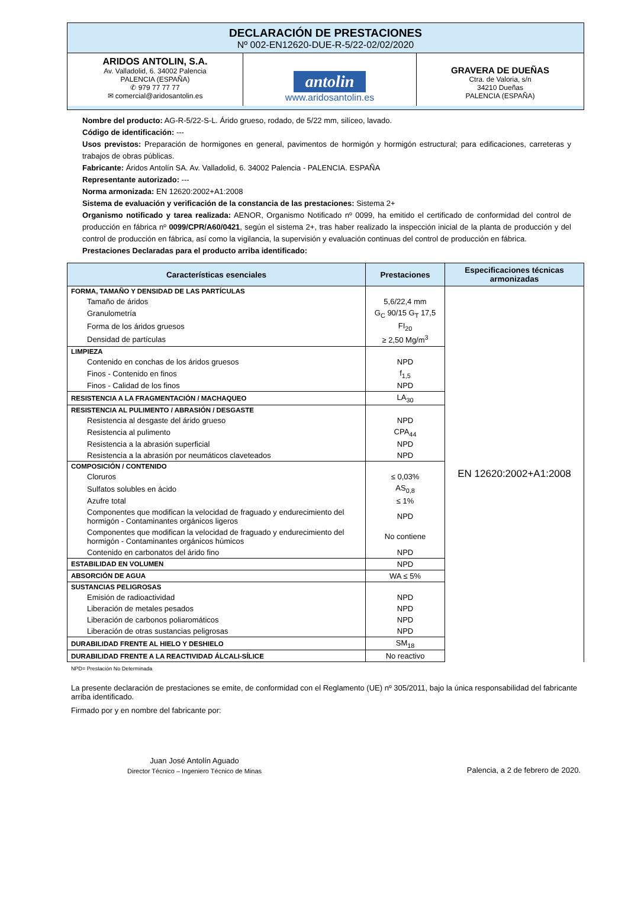DECLARACIÓN DE PRESTACIONES
Nº 002-EN12620-DUE-R-5/22-02/02/2020
ARIDOS ANTOLIN, S.A.
Av. Valladolid, 6. 34002 Palencia
PALENCIA (ESPAÑA)
✆ 979 77 77 77
✉ comercial@aridosantolin.es
antolin
www.aridosantolin.es
GRAVERA DE DUEÑAS
Ctra. de Valoria, s/n
34210 Dueñas
PALENCIA (ESPAÑA)
Nombre del producto: AG-R-5/22-S-L. Árido grueso, rodado, de 5/22 mm, silíceo, lavado.
Código de identificación: ---
Usos previstos: Preparación de hormigones en general, pavimentos de hormigón y hormigón estructural; para edificaciones, carreteras y trabajos de obras públicas.
Fabricante: Áridos Antolín SA. Av. Valladolid, 6. 34002 Palencia - PALENCIA. ESPAÑA
Representante autorizado: ---
Norma armonizada: EN 12620:2002+A1:2008
Sistema de evaluación y verificación de la constancia de las prestaciones: Sistema 2+
Organismo notificado y tarea realizada: AENOR, Organismo Notificado nº 0099, ha emitido el certificado de conformidad del control de producción en fábrica nº 0099/CPR/A60/0421, según el sistema 2+, tras haber realizado la inspección inicial de la planta de producción y del control de producción en fábrica, así como la vigilancia, la supervisión y evaluación continuas del control de producción en fábrica.
Prestaciones Declaradas para el producto arriba identificado:
| Características esenciales | Prestaciones | Especificaciones técnicas armonizadas |
| --- | --- | --- |
| FORMA, TAMAÑO Y DENSIDAD DE LAS PARTÍCULAS | | EN 12620:2002+A1:2008 |
| Tamaño de áridos | 5,6/22,4 mm | |
| Granulometría | G<sub>C</sub> 90/15 G<sub>T</sub> 17,5 | |
| Forma de los áridos gruesos | FI<sub>20</sub> | |
| Densidad de partículas | ≥ 2,50 Mg/m<sup>3</sup> | |
| LIMPIEZA | | |
| Contenido en conchas de los áridos gruesos | NPD | |
| Finos - Contenido en finos | f<sub>1,5</sub> | |
| Finos - Calidad de los finos | NPD | |
| RESISTENCIA A LA FRAGMENTACIÓN / MACHAQUEO | LA<sub>30</sub> | |
| RESISTENCIA AL PULIMENTO / ABRASIÓN / DESGASTE | | |
| Resistencia al desgaste del árido grueso | NPD | |
| Resistencia al pulimento | CPA<sub>44</sub> | |
| Resistencia a la abrasión superficial | NPD | |
| Resistencia a la abrasión por neumáticos claveteados | NPD | |
| COMPOSICIÓN / CONTENIDO | | |
| Cloruros | ≤ 0,03% | |
| Sulfatos solubles en ácido | AS<sub>0,8</sub> | |
| Azufre total | ≤ 1% | |
| Componentes que modifican la velocidad de fraguado y endurecimiento del hormigón - Contaminantes orgánicos ligeros | NPD | |
| Componentes que modifican la velocidad de fraguado y endurecimiento del hormigón - Contaminantes orgánicos húmicos | No contiene | |
| Contenido en carbonatos del árido fino | NPD | |
| ESTABILIDAD EN VOLUMEN | NPD | |
| ABSORCIÓN DE AGUA | WA ≤ 5% | |
| SUSTANCIAS PELIGROSAS | | |
| Emisión de radioactividad | NPD | |
| Liberación de metales pesados | NPD | |
| Liberación de carbonos poliaromáticos | NPD | |
| Liberación de otras sustancias peligrosas | NPD | |
| DURABILIDAD FRENTE AL HIELO Y DESHIELO | SM<sub>18</sub> | |
| DURABILIDAD FRENTE A LA REACTIVIDAD ÁLCALI-SÍLICE | No reactivo | |
NPD= Prestación No Determinada
La presente declaración de prestaciones se emite, de conformidad con el Reglamento (UE) nº 305/2011, bajo la única responsabilidad del fabricante arriba identificado.
Firmado por y en nombre del fabricante por:
Juan José Antolín Aguado
Director Técnico – Ingeniero Técnico de Minas
Palencia, a 2 de febrero de 2020.